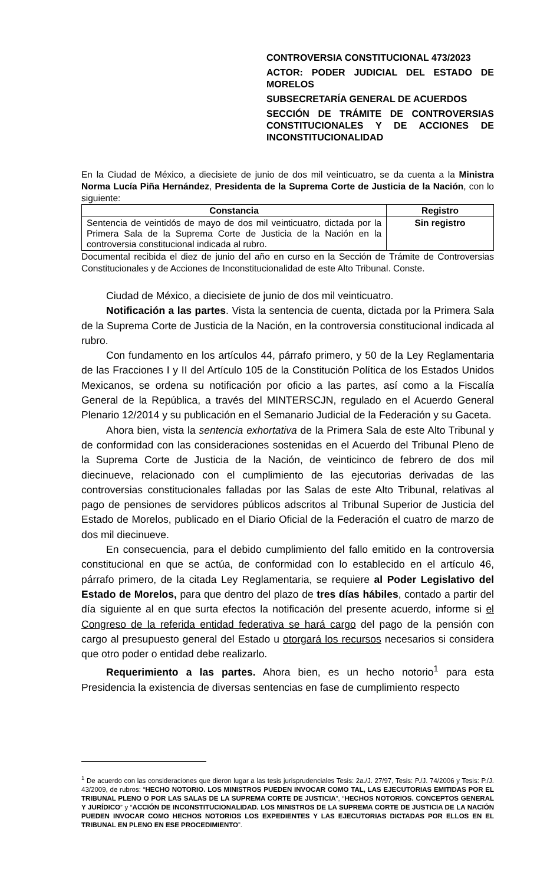CONTROVERSIA CONSTITUCIONAL 473/2023
ACTOR: PODER JUDICIAL DEL ESTADO DE MORELOS
SUBSECRETARÍA GENERAL DE ACUERDOS
SECCIÓN DE TRÁMITE DE CONTROVERSIAS CONSTITUCIONALES Y DE ACCIONES DE INCONSTITUCIONALIDAD
En la Ciudad de México, a diecisiete de junio de dos mil veinticuatro, se da cuenta a la Ministra Norma Lucía Piña Hernández, Presidenta de la Suprema Corte de Justicia de la Nación, con lo siguiente:
| Constancia | Registro |
| --- | --- |
| Sentencia de veintidós de mayo de dos mil veinticuatro, dictada por la Primera Sala de la Suprema Corte de Justicia de la Nación en la controversia constitucional indicada al rubro. | Sin registro |
Documental recibida el diez de junio del año en curso en la Sección de Trámite de Controversias Constitucionales y de Acciones de Inconstitucionalidad de este Alto Tribunal. Conste.
Ciudad de México, a diecisiete de junio de dos mil veinticuatro.
Notificación a las partes. Vista la sentencia de cuenta, dictada por la Primera Sala de la Suprema Corte de Justicia de la Nación, en la controversia constitucional indicada al rubro.
Con fundamento en los artículos 44, párrafo primero, y 50 de la Ley Reglamentaria de las Fracciones I y II del Artículo 105 de la Constitución Política de los Estados Unidos Mexicanos, se ordena su notificación por oficio a las partes, así como a la Fiscalía General de la República, a través del MINTERSCJN, regulado en el Acuerdo General Plenario 12/2014 y su publicación en el Semanario Judicial de la Federación y su Gaceta.
Ahora bien, vista la sentencia exhortativa de la Primera Sala de este Alto Tribunal y de conformidad con las consideraciones sostenidas en el Acuerdo del Tribunal Pleno de la Suprema Corte de Justicia de la Nación, de veinticinco de febrero de dos mil diecinueve, relacionado con el cumplimiento de las ejecutorias derivadas de las controversias constitucionales falladas por las Salas de este Alto Tribunal, relativas al pago de pensiones de servidores públicos adscritos al Tribunal Superior de Justicia del Estado de Morelos, publicado en el Diario Oficial de la Federación el cuatro de marzo de dos mil diecinueve.
En consecuencia, para el debido cumplimiento del fallo emitido en la controversia constitucional en que se actúa, de conformidad con lo establecido en el artículo 46, párrafo primero, de la citada Ley Reglamentaria, se requiere al Poder Legislativo del Estado de Morelos, para que dentro del plazo de tres días hábiles, contado a partir del día siguiente al en que surta efectos la notificación del presente acuerdo, informe si el Congreso de la referida entidad federativa se hará cargo del pago de la pensión con cargo al presupuesto general del Estado u otorgará los recursos necesarios si considera que otro poder o entidad debe realizarlo.
Requerimiento a las partes. Ahora bien, es un hecho notorio<sup>1</sup> para esta Presidencia la existencia de diversas sentencias en fase de cumplimiento respecto
<sup>1</sup> De acuerdo con las consideraciones que dieron lugar a las tesis jurisprudenciales Tesis: 2a./J. 27/97, Tesis: P./J. 74/2006 y Tesis: P./J. 43/2009, de rubros: “HECHO NOTORIO. LOS MINISTROS PUEDEN INVOCAR COMO TAL, LAS EJECUTORIAS EMITIDAS POR EL TRIBUNAL PLENO O POR LAS SALAS DE LA SUPREMA CORTE DE JUSTICIA”, “HECHOS NOTORIOS. CONCEPTOS GENERAL Y JURÍDICO” y “ACCIÓN DE INCONSTITUCIONALIDAD. LOS MINISTROS DE LA SUPREMA CORTE DE JUSTICIA DE LA NACIÓN PUEDEN INVOCAR COMO HECHOS NOTORIOS LOS EXPEDIENTES Y LAS EJECUTORIAS DICTADAS POR ELLOS EN EL TRIBUNAL EN PLENO EN ESE PROCEDIMIENTO”.